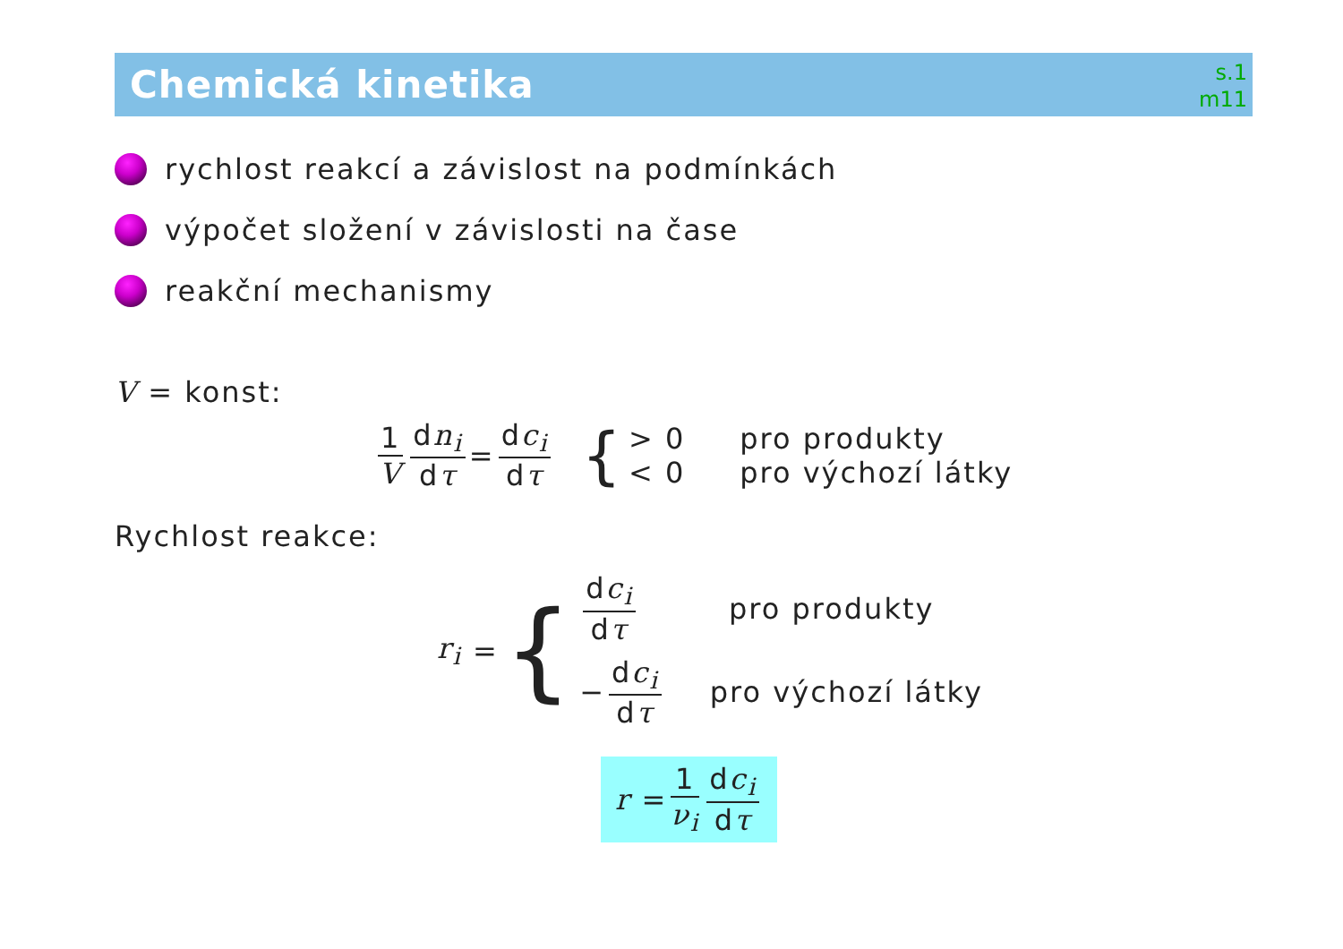Chemická kinetika
s.1
m11
rychlost reakcí a závislost na podmínkách
výpočet složení v závislosti na čase
reakční mechanismy
V = konst:
1 V dn<sub>i</sub> dτ = dc<sub>i</sub> dτ {
> 0 pro produkty
< 0 pro výchozí látky
Rychlost reakce:
r<sub>i</sub> = {
dc<sub>i</sub> dτ pro produkty
− dc<sub>i</sub> dτ pro výchozí látky
r = 1 ν<sub>i</sub> dc<sub>i</sub> dτ